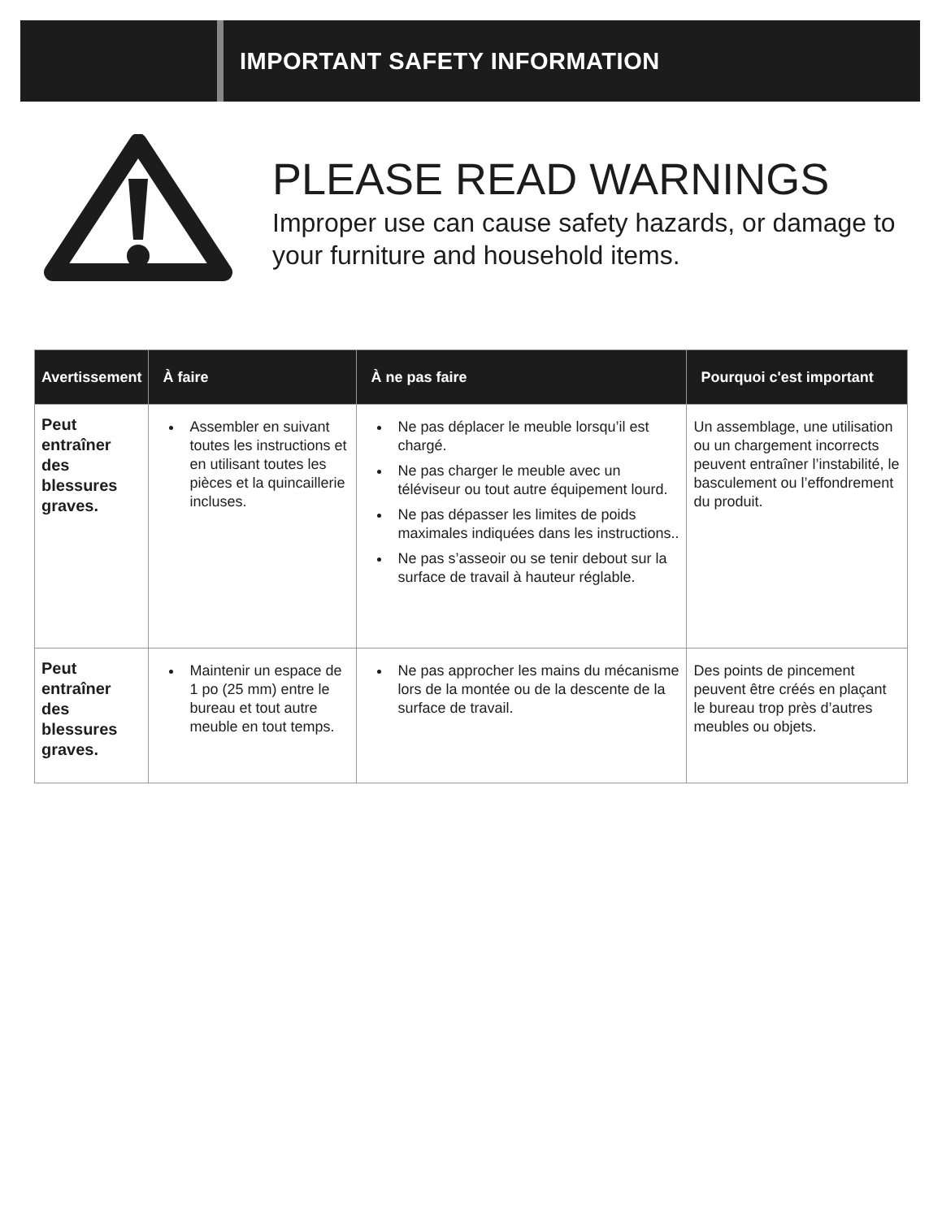IMPORTANT SAFETY INFORMATION
PLEASE READ WARNINGS
Improper use can cause safety hazards, or damage to your furniture and household items.
| Avertissement | À faire | À ne pas faire | Pourquoi c'est important |
| --- | --- | --- | --- |
| Peut entraîner des blessures graves. | Assembler en suivant toutes les instructions et en utilisant toutes les pièces et la quincaillerie incluses. | Ne pas déplacer le meuble lorsqu’il est chargé. Ne pas charger le meuble avec un téléviseur ou tout autre équipement lourd. Ne pas dépasser les limites de poids maximales indiquées dans les instructions.. Ne pas s’asseoir ou se tenir debout sur la surface de travail à hauteur réglable. | Un assemblage, une utilisation ou un chargement incorrects peuvent entraîner l’instabilité, le basculement ou l’effondrement du produit. |
| Peut entraîner des blessures graves. | Maintenir un espace de 1 po (25 mm) entre le bureau et tout autre meuble en tout temps. | Ne pas approcher les mains du mécanisme lors de la montée ou de la descente de la surface de travail. | Des points de pincement peuvent être créés en plaçant le bureau trop près d’autres meubles ou objets. |